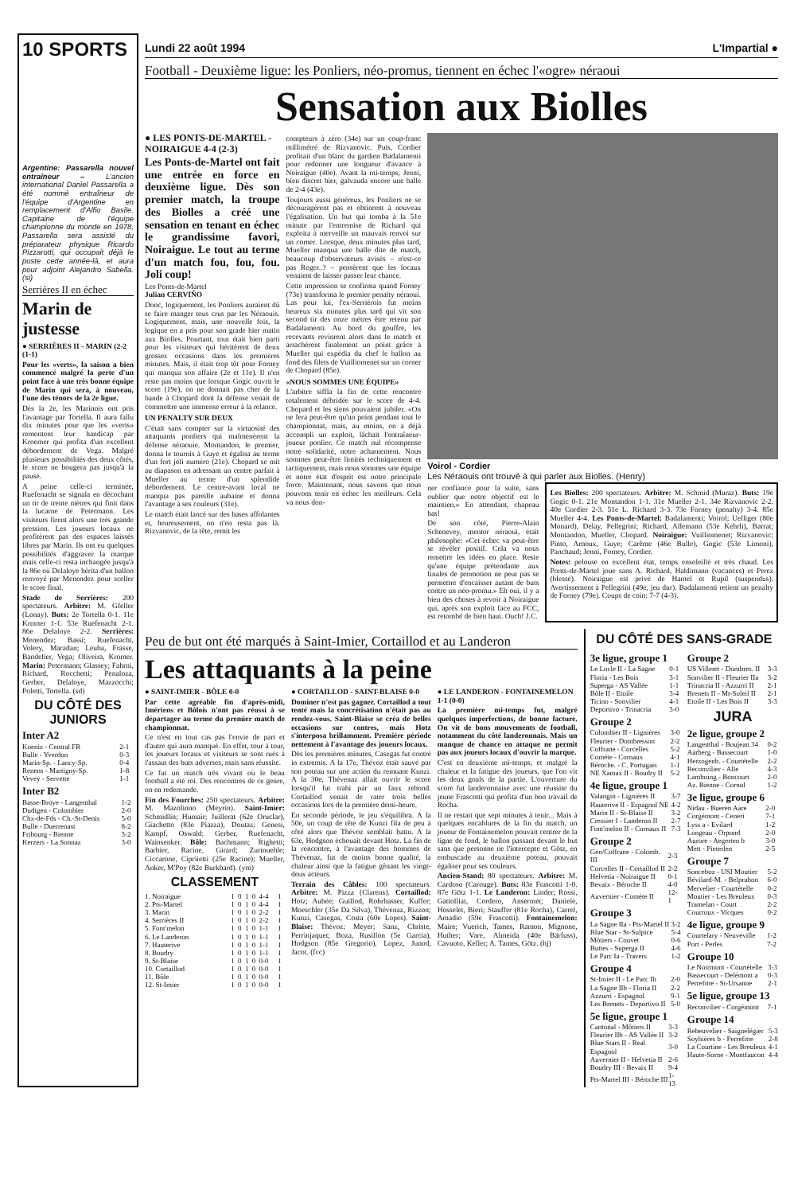10 SPORTS
Argentine: Passarella nouvel entraîneur – L'ancien international Daniel Passarella a été nommé entraîneur de l'équipe d'Argentine en remplacement d'Alfio Basile. Capitaine de l'équipe championne du monde en 1978, Passarella sera assisté du préparateur physique Ricardo Pizzarotti, qui occupait déjà le poste cette année-là, et aura pour adjoint Alejandro Sabella. (si)
Serrières II en échec
Marin de justesse
● SERRIÈRES II - MARIN (2-2 (1-1)
Pour les «verts», la saison a bien commencé malgré la perte d'un point face à une très bonne équipe de Marin qui sera, à nouveau, l'une des ténors de la 2e ligue.
Dès la 2e, les Marinois ont pris l'avantage par Tortella. Il aura fallu dix minutes pour que les «verts» remontent leur handicap par Kroemer qui profita d'un excellent débordement de Vega. Malgré plusieurs possibilités des deux côtés, le score ne bougera pas jusqu'à la pause.
A peine celle-ci terminée, Ruefenacht se signala en décochant un tir de trente mètres qui finit dans la lucarne de Petermann. Les visiteurs firent alors une très grande pression. Les joueurs locaux ne profitèrent pas des espaces laissés libres par Marin. Ils ont eu quelques possibilités d'aggraver la marque mais celle-ci resta inchangée jusqu'à la 86e où Delaloye hérita d'un ballon renvoyé par Menendez pour sceller le score final.
Stade de Serrières: 200 spectateurs. Arbitre: M. Gfeller (Lonay). Buts: 2e Tortella 0-1. 11e Kromer 1-1. 53e Ruefenacht 2-1. 86e Delaloye 2-2. Serrières: Menendez; Bassi; Ruefenacht, Volery, Maradan; Leuba, Frasse, Bandelier, Vega; Oliveira, Kromer. Marin: Petermann; Glassey; Fahrni, Richard, Rocchetti; Penaloza, Gerber, Delaloye, Mazzocchi; Poletti, Tortella. (sd)
DU CÔTÉ DES JUNIORS
Inter A2
| Koeniz - Central FR | 2-1 |
| Bulle - Yverdon | 0-3 |
| Marin-Sp. - Lancy-Sp. | 0-4 |
| Renens - Martigny-Sp. | 1-8 |
| Vevey - Servette | 1-1 |
Inter B2
| Basse-Broye - Langenthal | 1-2 |
| Dudigen - Colombier | 2-0 |
| Chx-de-Fds - Ch.-St-Denis | 5-0 |
| Bulle - Duerrenast | 8-2 |
| Fribourg - Bienne | 3-2 |
| Kerzers - La Sonnaz | 3-0 |
Lundi 22 août 1994 L'Impartial ●
Football - Deuxième ligue: les Ponliers, néo-promus, tiennent en échec l'«ogre» néraoui
Sensation aux Biolles
● LES PONTS-DE-MARTEL - NOIRAIGUE 4-4 (2-3)
Les Ponts-de-Martel ont fait une entrée en force en deuxième ligue. Dès son premier match, la troupe des Biolles a créé une sensation en tenant en échec le grandissime favori, Noiraigue. Le tout au terme d'un match fou, fou, fou. Joli coup!
Les Ponts-de-Martel
Julian CERVIÑO
Donc, logiquement, les Ponliers auraient dû se faire manger tous crus par les Néraouis. Logiquement, mais, une nouvelle fois, la logique en a pris pour son grade hier matin aux Biolles. Pourtant, tout était bien parti pour les visiteurs qui héritèrent de deux grosses occasions dans les premières minutes. Mais, il était trop tôt pour Forney qui manqua son affaire (2e et 11e). Il n'en reste pas moins que lorsque Gogic ouvrit le score (19e), on ne donnait pas cher de la bande à Chopard dont la défense venait de commettre une immense erreur à la relance.
UN PENALTY SUR DEUX
C'était sans compter sur la virtuosité des attaquants ponliers qui malmenèrent la défense néraouie. Montandon, le premier, donna le tournis à Guye et égalisa au terme d'un fort joli numéro (21e). Chopard se mit au diapason en adressant un centre parfait à Mueller au terme d'un splendide débordement. Le centre-avant local ne manqua pas pareille aubaine et donna l'avantage à ses couleurs (31e).
Le match était lancé sur des bases affolantes et, heureusement, on n'en resta pas là. Rizvanovic, de la tête, remit les
compteurs à zéro (34e) sur un coup-franc millimétré de Rizvanovic. Puis, Cordier profitait d'un blanc du gardien Badalamenti pour redonner une longueur d'avance à Noiraigue (40e). Avant la mi-temps, Jenni, bien discret hier, galvauda encore une balle de 2-4 (43e).
Toujours aussi généreux, les Ponliers ne se découragèrent pas et obtinrent à nouveau l'égalisation. Un but qui tomba à la 51e minute par l'entremise de Richard qui exploita à merveille un mauvais renvoi sur un corner. Lorsque, deux minutes plus tard, Mueller manqua une balle dite de match, beaucoup d'observateurs avisés – n'est-ce pas Roger..? – pensèrent que les locaux venaient de laisser passer leur chance.
Cette impression se confirma quand Forney (73e) transforma le premier penalty néraoui. Las pour lui, l'ex-Serriérois fut moins heureux six minutes plus tard qui vit son second tir des onze mètres être retenu par Badalamenti. Au bord du gouffre, les recevants revinrent alors dans le match et arrachèrent finalement un point grâce à Mueller qui expédia du chef le ballon au fond des filets de Vuilliomenet sur un corner de Chopard (85e).
«NOUS SOMMES UNE ÉQUIPE»
L'arbitre siffla la fin de cette rencontre totalement débridée sur le score de 4-4. Chopard et les siens pouvaient jubiler. «On ne fera peut-être qu'un point pendant tout le championnat, mais, au moins, on a déjà accompli un exploit, lâchait l'entraîneur-joueur ponlier. Ce match nul récompense notre solidarité, notre acharnement. Nous sommes peut-être limités techniquement et tactiquement, mais nous sommes une équipe et notre état d'esprit est notre principale force. Maintenant, nous savons que nous pouvons tenir en échec les meilleurs. Cela va nous don-
Voirol - Cordier
Les Néraouis ont trouvé à qui parler aux Biolles. (Henry)
ner confiance pour la suite, sans oublier que notre objectif est le maintien.» En attendant, chapeau bas!
De son côté, Pierre-Alain Schenevey, mentor néraoui, était philosophe: «Cet échec va peut-être se révéler positif. Cela va nous remettre les idées en place. Reste qu'une équipe prétendante aux finales de promotion ne peut pas se permettre d'encaisser autant de buts contre un néo-promu.» Eh oui, il y a bien des choses à revoir à Noiraigue qui, après son exploit face au FCC, est retombé de bien haut. Ouch! J.C.
Les Biolles: 200 spectateurs. Arbitre: M. Schmid (Muraz). Buts: 19e Gogic 0-1. 21e Montandon 1-1. 31e Mueller 2-1. 34e Rizvanovic 2-2. 40e Cordier 2-3. 51e L. Richard 3-3. 73e Forney (penalty) 3-4. 85e Mueller 4-4. Les Ponts-de-Martel: Badalamenti; Voirol; Uelliger (80e Monard), Delay, Pellegrini; Richard, Allemann (53e Kehrli), Barrat; Montandon, Mueller, Chopard. Noiraigue: Vuilliomenet; Rizvanovic; Pinto, Arnoux, Guye; Carême (46e Bulle), Gogic (53e Limoni), Panchaud; Jenni, Forney, Cordier.
Notes: pelouse en excellent état, temps ensoleillé et très chaud. Les Ponts-de-Martel joue sans A. Richard, Haldimann (vacances) et Perez (blessé). Noiraigue est privé de Hamel et Rupil (suspendus). Avertissement à Pellegrini (49e, jeu dur). Badalamenti retient un penalty de Forney (79e). Coups de coin: 7-7 (4-3).
Peu de but ont été marqués à Saint-Imier, Cortaillod et au Landeron
Les attaquants à la peine
● SAINT-IMIER - BÔLE 0-0
Par cette agréable fin d'après-midi, Imériens et Bôlois n'ont pas réussi à se départager au terme du premier match de championnat.
Ce n'est en tout cas pas l'envie de part et d'autre qui aura manqué. En effet, tour à tour, les joueurs locaux et visiteurs se sont rués à l'assaut des buts adverses, mais sans réussite.
Ce fut un match très vivant où le beau football a été roi. Des rencontres de ce genre, on en redemande.
Fin des Fourches: 250 spectateurs. Arbitre: M. Mazolinno (Meyrin). Saint-Imier: Schmidlin; Humair; Juillerat (62e Oruclar), Giachetto (83e Piazza), Doutaz; Genesi, Kampf, Oswald; Gerber, Ruefenacht, Wainsenker. Bôle: Bachmann; Righetti; Barbier, Racine, Girard; Zurmuehle; Ciccarone, Cipriietti (25e Racine); Mueller, Anker, M'Poy (82e Burkhard). (ym)
CLASSEMENT
| 1. Noiraigue | 1 | 0 | 1 | 0 | 4-4 | 1 |
| 2. Pts-Martel | 1 | 0 | 1 | 0 | 4-4 | 1 |
| 3. Marin | 1 | 0 | 1 | 0 | 2-2 | 1 |
| 4. Serrières II | 1 | 0 | 1 | 0 | 2-2 | 1 |
| 5. Font'melon | 1 | 0 | 1 | 0 | 1-1 | 1 |
| 6. Le Landeron | 1 | 0 | 1 | 0 | 1-1 | 1 |
| 7. Hauterive | 1 | 0 | 1 | 0 | 1-1 | 1 |
| 8. Boudry | 1 | 0 | 1 | 0 | 1-1 | 1 |
| 9. St-Blaise | 1 | 0 | 1 | 0 | 0-0 | 1 |
| 10. Cortaillod | 1 | 0 | 1 | 0 | 0-0 | 1 |
| 11. Bôle | 1 | 0 | 1 | 0 | 0-0 | 1 |
| 12. St-Imier | 1 | 0 | 1 | 0 | 0-0 | 1 |
● CORTAILLOD - SAINT-BLAISE 0-0
Dominer n'est pas gagner. Cortaillod a tout tenté mais la concrétisation n'était pas au rendez-vous. Saint-Blaise se créa de belles occasions sur contres, mais Hotz s'interposa brillamment. Première période nettement à l'avantage des joueurs locaux.
Dès les premières minutes, Casegas fut contré in extremis. A la 17e, Thévoz était sauvé par son poteau sur une action du remuant Kunzi. A la 30e, Thévenaz allait ouvrir le score lorsqu'il fut trahi par un faux rebond. Cortaillod venait de rater trois belles occasions lors de la première demi-heure.
En seconde période, le jeu s'équilibra. A la 50e, un coup de tête de Kunzi fila de peu à côté alors que Thévoz semblait battu. A la 63e, Hodgson échouait devant Hotz. La fin de la rencontre, à l'avantage des hommes de Thévenaz, fut de moins bonne qualité, la chaleur ainsi que la fatigue gênant les vingt-deux acteurs.
Terrain des Câbles: 100 spectateurs. Arbitre: M. Pizza (Clarens). Cortaillod: Hotz; Aubée; Guillod, Rohrbasser, Kuffer; Moeschler (35e Da Silva), Thévenaz, Rizzon; Kunzi, Casegas, Costa (60e Lopes). Saint-Blaise: Thévoz; Meyer; Sanz, Christe, Perrinjaquet; Boza, Rusillon (5e Garcia), Hodgson (85e Gregorio), Lopez, Junod, Jacot. (fcc)
● LE LANDERON - FONTAINEMELON 1-1 (0-0)
La première mi-temps fut, malgré quelques imperfections, de bonne facture. On vit de bons mouvements de football, notamment du côté landeronnais. Mais un manque de chance en attaque ne permit pas aux joueurs locaux d'ouvrir la marque.
C'est en deuxième mi-temps, et malgré la chaleur et la fatigue des joueurs, que l'on vit les deux goals de la partie. L'ouverture du score fut landeronnaise avec une réussite du jeune Frascotti qui profita d'un bon travail de Rocha.
Il ne restait que sept minutes à tenir... Mais à quelques encablures de la fin du match, un joueur de Fontainemelon pouvait centrer de la ligne de fond, le ballon passant devant le but sans que personne ne l'intercepte et Götz, en embuscade au deuxième poteau, pouvait égaliser pour ses couleurs.
Ancien-Stand: 80 spectateurs. Arbitre: M. Cardoso (Carouge). Buts: 83e Frascotti 1-0. 87e Götz 1-1. Le Landeron: Linder; Rossi, Gattolliat, Cordero, Ansermet; Daniele, Hosselet, Bieri; Stauffer (81e Rocha), Carrel, Amadio (59e Frascotti). Fontainemelon: Maire; Vuerich, Tames, Ramon, Mignone, Huther; Vare, Almeida (40e Bärfuss), Cavuoto, Keller; A. Tames, Götz. (hj)
DU CÔTÉ DES SANS-GRADE
3e ligue, groupe 1
| Le Locle II - La Sagne | 0-1 |
| Floria - Les Bois | 3-1 |
| Superga - AS Vallée | 1-1 |
| Bôle II - Etoile | 3-4 |
| Ticino - Sonvilier | 4-1 |
| Deportivo - Trinacria | 3-0 |
Groupe 2
| Colombier II - Lignières | 3-0 |
| Fleurier - Dombresson | 2-2 |
| Coffrane - Corcelles | 5-2 |
| Comète - Cornaux | 4-1 |
| Béroche. - C. Portugais | 1-1 |
| NE Xamax II - Boudry II | 5-2 |
4e ligue, groupe 1
| Valangin - Lignières II | 3-7 |
| Hauterive II - Espagnol NE | 4-2 |
| Marin II - St-Blaise II | 3-2 |
| Cressier I - Landeron II | 2-7 |
| Font'melon II - Cornaux II | 7-3 |
Groupe 2
| Gen/Coffrane - Colomb. III | 2-3 |
| Corcelles II - Cortaillod II | 2-2 |
| Helvetia - Noiraigue II | 0-1 |
| Bevaix - Béroche II | 4-0 |
| Auvernier - Comète II | 12-1 |
Groupe 3
| La Sagne IIa - Pts-Martel II | 3-2 |
| Blue Star - St-Sulpice | 5-4 |
| Môtiers - Couvet | 0-6 |
| Buttes - Superga II | 4-6 |
| Le Parc Ia - Travers | 1-2 |
Groupe 4
| St-Imier II - Le Parc Ib | 2-0 |
| La Sagne IIb - Floria II | 2-2 |
| Azzurri - Espagnol | 9-1 |
| Les Brenets - Deportivo II | 5-0 |
5e ligue, groupe 1
| Cantonal - Môtiers II | 3-3 |
| Fleurier IIb - AS Vallée II | 3-2 |
| Blue Stars II - Real Espagnol | 3-0 |
| Auvernier II - Helvetia II | 2-6 |
| Boudry III - Bevaix II | 9-4 |
| Pts-Martel III - Béroche III | 1-13 |
Groupe 2
| US Villeret - Dombres. II | 3-3 |
| Sonvilier II - Fleurier IIa | 3-2 |
| Trinacria II - Azzurri II | 2-1 |
| Brenets II - Mt-Soleil II | 2-1 |
| Etoile II - Les Bois II | 3-3 |
JURA
2e ligue, groupe 2
| Langenthal - Boujean 34 | 0-2 |
| Aarberg - Bassecourt | 1-0 |
| Herzogenb. - Courtételle | 2-2 |
| Reconvilier - Alle | 4-3 |
| Lamboing - Boncourt | 2-0 |
| Az. Bienne - Cornol | 1-2 |
3e ligue, groupe 6
| Nidau - Bueren Aare | 2-0 |
| Corgémont - Ceneri | 7-1 |
| Lyss a - Evilard | 1-2 |
| Longeau - Orpond | 2-0 |
| Aurore - Aegerten b | 3-0 |
| Mett - Pieterlen | 2-5 |
Groupe 7
| Sonceboz - USI Moutier | 5-2 |
| Bévilard-M. - Belprahon | 6-0 |
| Mervelier - Courtételle | 0-2 |
| Moutier - Les Breuleux | 0-3 |
| Tramelan - Court | 2-2 |
| Courroux - Vicques | 0-2 |
4e ligue, groupe 9
| Courtelary - Neuveville | 1-2 |
| Port - Perles | 7-2 |
Groupe 10
| Le Noirmont - Courtételle | 3-3 |
| Bassecourt - Delémont a | 0-3 |
| Perrefitte - St-Ursanne | 2-1 |
5e ligue, groupe 13
| Reconvilier - Corgémont | 7-1 |
Groupe 14
| Rebeuvelier - Saignelégier | 5-3 |
| Soyhières b - Perrefitte | 2-8 |
| La Courtine - Les Breuleux | 4-1 |
| Haute-Sorne - Montfaucon | 4-4 |